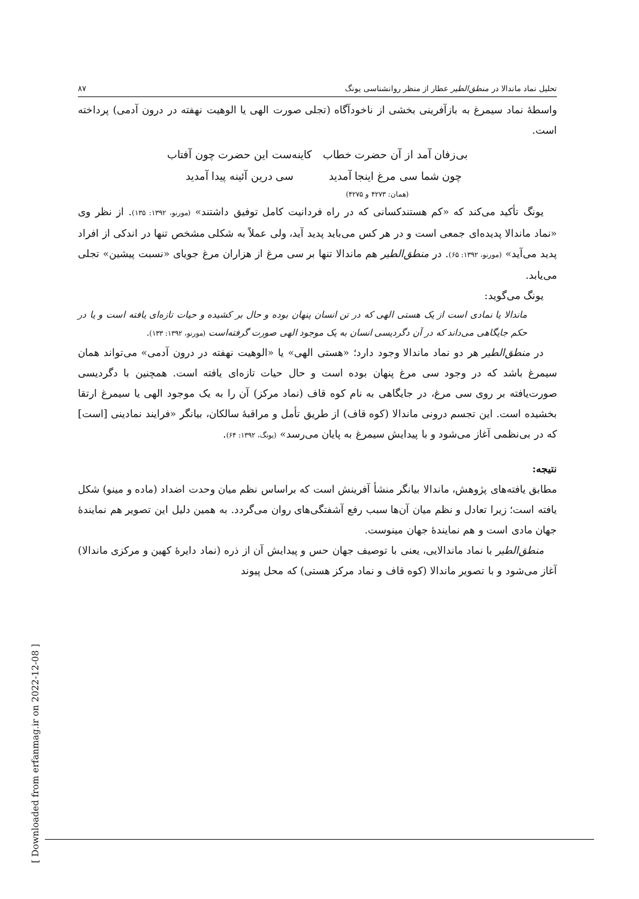تحلیل نماد ماندالا در منطق‌الطیر عطار از منظر روانشناسی یونگ ۸۷
واسطهٔ نماد سیمرغ به بازآفرینی بخشی از ناخودآگاه (تجلی صورت الهی یا الوهیت نهفته در درون آدمی) پرداخته است.
بی‌زفان آمد از آن حضرت خطاب کاینه‌ست این حضرت چون آفتاب چون شما سی مرغ اینجا آمدید سی درین آئینه پیدا آمدید
(همان: ۴۲۷۳ و ۴۲۷۵)
یونگ تأکید می‌کند که «کم هستندکسانی که در راه فردانیت کامل توفیق داشتند» (مورنو، ۱۳۹۲: ۱۳۵). از نظر وی «نماد ماندالا پدیده‌ای جمعی است و در هر کس می‌باید پدید آید، ولی عملاً به شکلی مشخص تنها در اندکی از افراد پدید می‌آید» (مورنو، ۱۳۹۲: ۶۵). در منطق‌الطیر هم ماندالا تنها بر سی مرغ از هزاران مرغ جویای «نسبت پیشین» تجلی می‌یابد.
یونگ می‌گوید:
ماندالا یا نمادی است از یک هستی الهی که در تن انسان پنهان بوده و حال بر کشیده و حیات تازه‌ای یافته است و یا در حکم جایگاهی می‌داند که در آن دگردیسی انسان به یک موجود الهی صورت گرفته‌است (مورنو، ۱۳۹۲: ۱۳۳).
در منطق‌الطیر هر دو نماد ماندالا وجود دارد؛ «هستی الهی» یا «الوهیت نهفته در درون آدمی» می‌تواند همان سیمرغ باشد که در وجود سی مرغ پنهان بوده است و حال حیات تازه‌ای یافته است. همچنین با دگردیسی صورت‌یافته بر روی سی مرغ، در جایگاهی به نام کوه قاف (نماد مرکز) آن را به یک موجود الهی یا سیمرغ ارتقا بخشیده است. این تجسم درونی ماندالا (کوه قاف) از طریق تأمل و مراقبهٔ سالکان، بیانگر «فرایند نمادینی [است] که در بی‌نظمی آغاز می‌شود و با پیدایش سیمرغ به پایان می‌رسد» (یونگ، ۱۳۹۲: ۶۴).
نتیجه:
مطابق یافته‌های پژوهش، ماندالا بیانگر منشأ آفرینش است که براساس نظم میان وحدت اضداد (ماده و مینو) شکل یافته است؛ زیرا تعادل و نظم میان آن‌ها سبب رفع آشفتگی‌های روان می‌گردد. به همین دلیل این تصویر هم نمایندهٔ جهان مادی است و هم نمایندهٔ جهان مینوست.
منطق‌الطیر با نماد ماندالایی، یعنی با توصیف جهان حس و پیدایش آن از ذره (نماد دایرهٔ کهین و مرکزی ماندالا) آغاز می‌شود و با تصویر ماندالا (کوه قاف و نماد مرکز هستی) که محل پیوند
[ Downloaded from erfanmag.ir on 2022-12-08 ]